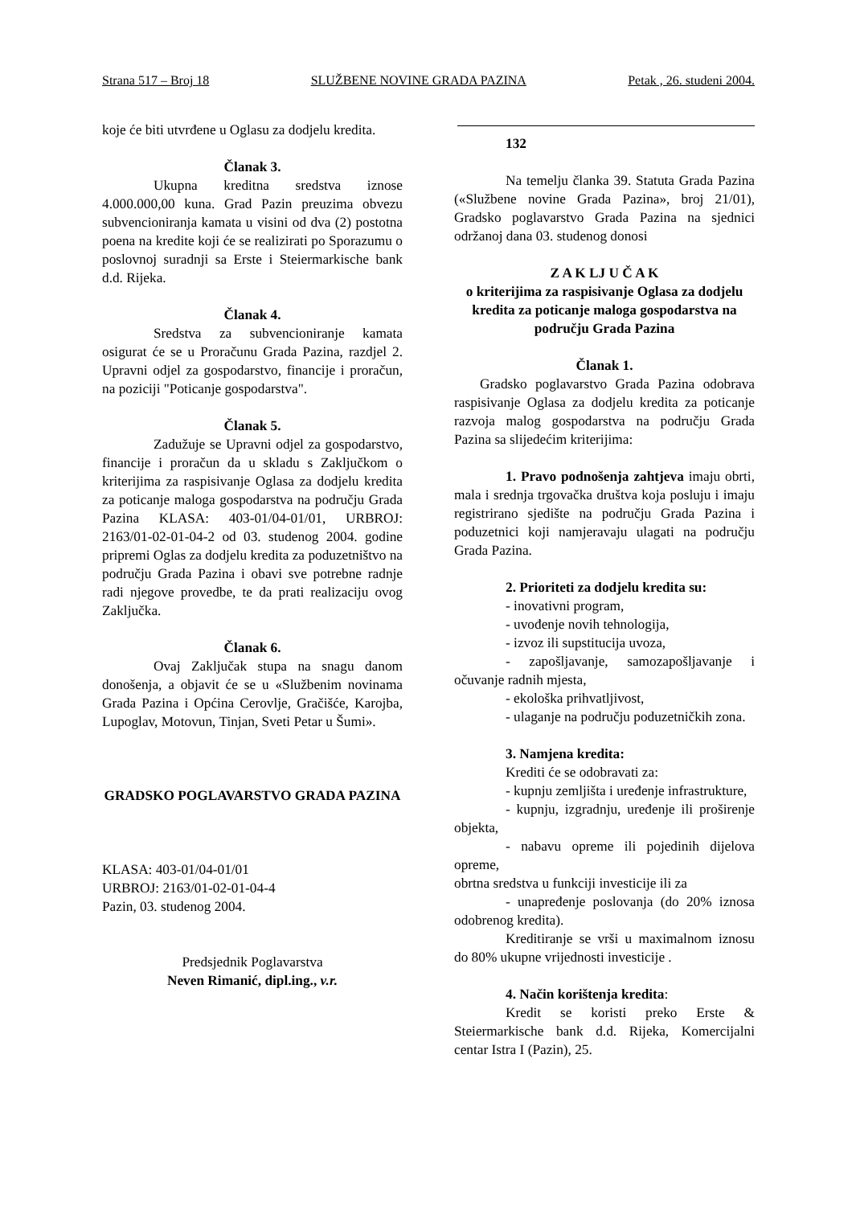Strana 517 – Broj 18 SLUŽBENE NOVINE GRADA PAZINA Petak , 26. studeni 2004.
koje će biti utvrđene u Oglasu za dodjelu kredita.
Članak 3.
Ukupna kreditna sredstva iznose 4.000.000,00 kuna. Grad Pazin preuzima obvezu subvencioniranja kamata u visini od dva (2) postotna poena na kredite koji će se realizirati po Sporazumu o poslovnoj suradnji sa Erste i Steiermarkische bank d.d. Rijeka.
Članak 4.
Sredstva za subvencioniranje kamata osigurat će se u Proračunu Grada Pazina, razdjel 2. Upravni odjel za gospodarstvo, financije i proračun, na poziciji "Poticanje gospodarstva".
Članak 5.
Zadužuje se Upravni odjel za gospodarstvo, financije i proračun da u skladu s Zaključkom o kriterijima za raspisivanje Oglasa za dodjelu kredita za poticanje maloga gospodarstva na području Grada Pazina KLASA: 403-01/04-01/01, URBROJ: 2163/01-02-01-04-2 od 03. studenog 2004. godine pripremi Oglas za dodjelu kredita za poduzetništvo na području Grada Pazina i obavi sve potrebne radnje radi njegove provedbe, te da prati realizaciju ovog Zaključka.
Članak 6.
Ovaj Zaključak stupa na snagu danom donošenja, a objavit će se u «Službenim novinama Grada Pazina i Općina Cerovlje, Gračišće, Karojba, Lupoglav, Motovun, Tinjan, Sveti Petar u Šumi».
GRADSKO POGLAVARSTVO GRADA PAZINA
KLASA: 403-01/04-01/01
URBROJ: 2163/01-02-01-04-4
Pazin, 03. studenog 2004.
Predsjednik Poglavarstva
Neven Rimanić, dipl.ing., v.r.
132
Na temelju članka 39. Statuta Grada Pazina («Službene novine Grada Pazina», broj 21/01), Gradsko poglavarstvo Grada Pazina na sjednici održanoj dana 03. studenog donosi
Z A K LJ U Č A K
o kriterijima za raspisivanje Oglasa za dodjelu kredita za poticanje maloga gospodarstva na području Grada Pazina
Članak 1.
Gradsko poglavarstvo Grada Pazina odobrava raspisivanje Oglasa za dodjelu kredita za poticanje razvoja malog gospodarstva na području Grada Pazina sa slijedećim kriterijima:
1. Pravo podnošenja zahtjeva imaju obrti, mala i srednja trgovačka društva koja posluju i imaju registrirano sjedište na području Grada Pazina i poduzetnici koji namjeravaju ulagati na području Grada Pazina.
2. Prioriteti za dodjelu kredita su:
- inovativni program,
- uvođenje novih tehnologija,
- izvoz ili supstitucija uvoza,
- zapošljavanje, samozapošljavanje i očuvanje radnih mjesta,
- ekološka prihvatljivost,
- ulaganje na području poduzetničkih zona.
3. Namjena kredita:
Krediti će se odobravati za:
- kupnju zemljišta i uređenje infrastrukture,
- kupnju, izgradnju, uređenje ili proširenje objekta,
- nabavu opreme ili pojedinih dijelova opreme,
obrtna sredstva u funkciji investicije ili za
- unapređenje poslovanja (do 20% iznosa odobrenog kredita).
Kreditiranje se vrši u maximalnom iznosu do 80% ukupne vrijednosti investicije .
4. Način korištenja kredita:
Kredit se koristi preko Erste & Steiermarkische bank d.d. Rijeka, Komercijalni centar Istra I (Pazin), 25.